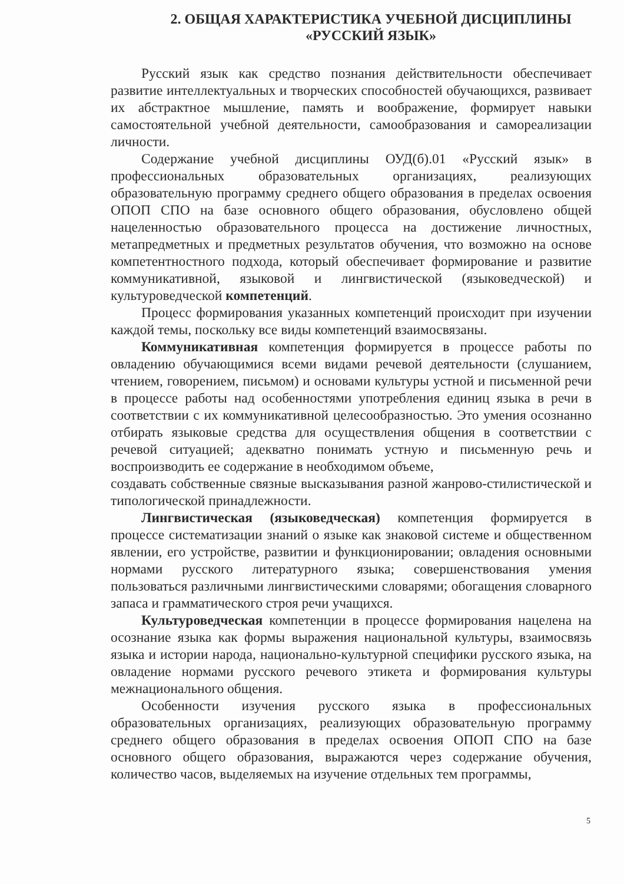2. ОБЩАЯ ХАРАКТЕРИСТИКА УЧЕБНОЙ ДИСЦИПЛИНЫ
«РУССКИЙ ЯЗЫК»
Русский язык как средство познания действительности обеспечивает развитие интеллектуальных и творческих способностей обучающихся, развивает их абстрактное мышление, память и воображение, формирует навыки самостоятельной учебной деятельности, самообразования и самореализации личности.
Содержание учебной дисциплины ОУД(б).01 «Русский язык» в профессиональных образовательных организациях, реализующих образовательную программу среднего общего образования в пределах освоения ОПОП СПО на базе основного общего образования, обусловлено общей нацеленностью образовательного процесса на достижение личностных, метапредметных и предметных результатов обучения, что возможно на основе компетентностного подхода, который обеспечивает формирование и развитие коммуникативной, языковой и лингвистической (языковедческой) и культуроведческой компетенций.
Процесс формирования указанных компетенций происходит при изучении каждой темы, поскольку все виды компетенций взаимосвязаны.
Коммуникативная компетенция формируется в процессе работы по овладению обучающимися всеми видами речевой деятельности (слушанием, чтением, говорением, письмом) и основами культуры устной и письменной речи в процессе работы над особенностями употребления единиц языка в речи в соответствии с их коммуникативной целесообразностью. Это умения осознанно отбирать языковые средства для осуществления общения в соответствии с речевой ситуацией; адекватно понимать устную и письменную речь и воспроизводить ее содержание в необходимом объеме,
создавать собственные связные высказывания разной жанрово-стилистической и типологической принадлежности.
Лингвистическая (языковедческая) компетенция формируется в процессе систематизации знаний о языке как знаковой системе и общественном явлении, его устройстве, развитии и функционировании; овладения основными нормами русского литературного языка; совершенствования умения пользоваться различными лингвистическими словарями; обогащения словарного запаса и грамматического строя речи учащихся.
Культуроведческая компетенции в процессе формирования нацелена на осознание языка как формы выражения национальной культуры, взаимосвязь языка и истории народа, национально-культурной специфики русского языка, на овладение нормами русского речевого этикета и формирования культуры межнационального общения.
Особенности изучения русского языка в профессиональных образовательных организациях, реализующих образовательную программу среднего общего образования в пределах освоения ОПОП СПО на базе основного общего образования, выражаются через содержание обучения, количество часов, выделяемых на изучение отдельных тем программы,
5